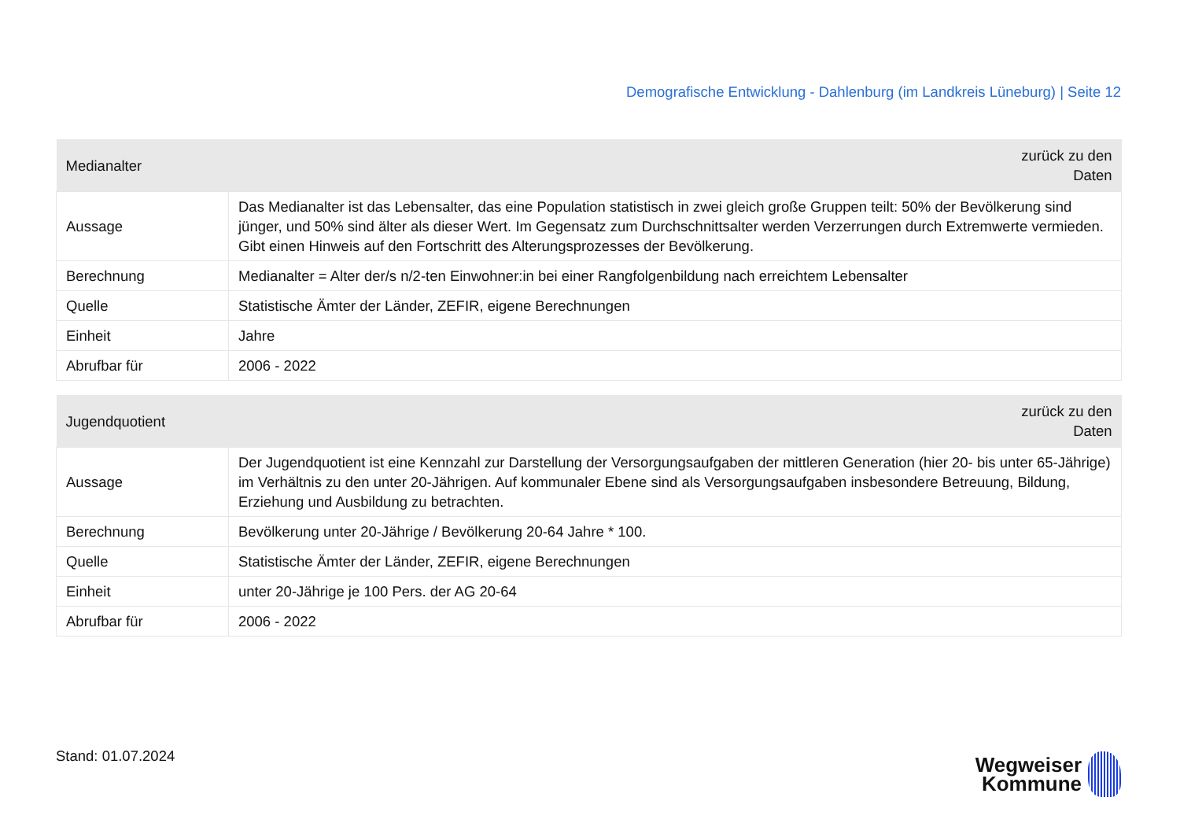Demografische Entwicklung - Dahlenburg (im Landkreis Lüneburg) | Seite 12
| Medianalter | zurück zu den Daten |
| --- | --- |
| Aussage | Das Medianalter ist das Lebensalter, das eine Population statistisch in zwei gleich große Gruppen teilt: 50% der Bevölkerung sind jünger, und 50% sind älter als dieser Wert. Im Gegensatz zum Durchschnittsalter werden Verzerrungen durch Extremwerte vermieden. Gibt einen Hinweis auf den Fortschritt des Alterungsprozesses der Bevölkerung. |
| Berechnung | Medianalter = Alter der/s n/2-ten Einwohner:in bei einer Rangfolgenbildung nach erreichtem Lebensalter |
| Quelle | Statistische Ämter der Länder, ZEFIR, eigene Berechnungen |
| Einheit | Jahre |
| Abrufbar für | 2006 - 2022 |
| Jugendquotient | zurück zu den Daten |
| --- | --- |
| Aussage | Der Jugendquotient ist eine Kennzahl zur Darstellung der Versorgungsaufgaben der mittleren Generation (hier 20- bis unter 65-Jährige) im Verhältnis zu den unter 20-Jährigen. Auf kommunaler Ebene sind als Versorgungsaufgaben insbesondere Betreuung, Bildung, Erziehung und Ausbildung zu betrachten. |
| Berechnung | Bevölkerung unter 20-Jährige / Bevölkerung 20-64 Jahre * 100. |
| Quelle | Statistische Ämter der Länder, ZEFIR, eigene Berechnungen |
| Einheit | unter 20-Jährige je 100 Pers. der AG 20-64 |
| Abrufbar für | 2006 - 2022 |
Stand: 01.07.2024
Wegweiser
Kommune